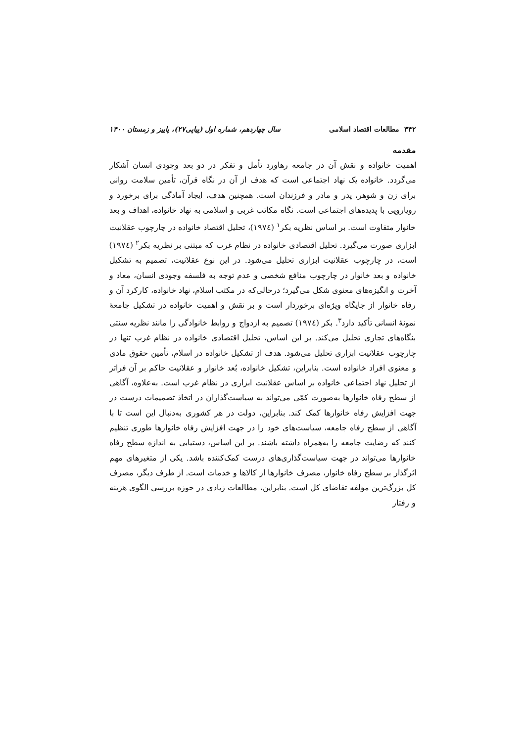۳۴۲ مطالعات اقتصاد اسلامی سال چهاردهم، شماره اول (پیاپی۲۷)، پاییز و زمستان ۱۴۰۰
مقدمه
اهمیت خانواده و نقش آن در جامعه رهاورد تأمل و تفکر در دو بعد وجودی انسان آشکار می‌گردد. خانواده یک نهاد اجتماعی است که هدف از آن در نگاه قرآن، تأمین سلامت روانی برای زن و شوهر، پدر و مادر و فرزندان است. همچنین هدف، ایجاد آمادگی برای برخورد و رویارویی با پدیده‌های اجتماعی است. نگاه مکاتب غربی و اسلامی به نهاد خانواده، اهداف و بعد خانوار متفاوت است. بر اساس نظریه بکر<sup>۱</sup> (۱۹۷٤)، تحلیل اقتصاد خانواده در چارچوب عقلانیت ابزاری صورت می‌گیرد. تحلیل اقتصادی خانواده در نظام غرب که مبتنی بر نظریه بکر<sup>۲</sup> (۱۹۷٤) است، در چارچوب عقلانیت ابزاری تحلیل می‌شود. در این نوع عقلانیت، تصمیم به تشکیل خانواده و بعد خانوار در چارچوب منافع شخصی و عدم توجه به فلسفه وجودی انسان، معاد و آخرت و انگیزه‌های معنوی شکل می‌گیرد؛ درحالی‌که در مکتب اسلام، نهاد خانواده، کارکرد آن و رفاه خانوار از جایگاه ویژه‌ای برخوردار است و بر نقش و اهمیت خانواده در تشکیل جامعهٔ نمونهٔ انسانی تأکید دارد<sup>۳</sup>. بکر (۱۹۷٤) تصمیم به ازدواج و روابط خانوادگی را مانند نظریه سنتی بنگاه‌های تجاری تحلیل می‌کند. بر این اساس، تحلیل اقتصادی خانواده در نظام غرب تنها در چارچوب عقلانیت ابزاری تحلیل می‌شود. هدف از تشکیل خانواده در اسلام، تأمین حقوق مادی و معنوی افراد خانواده است. بنابراین، تشکیل خانواده، بُعد خانوار و عقلانیت حاکم بر آن فراتر از تحلیل نهاد اجتماعی خانواده بر اساس عقلانیت ابزاری در نظام غرب است. به‌علاوه، آگاهی از سطح رفاه خانوارها به‌صورت کمّی می‌تواند به سیاست‌گذاران در اتخاذ تصمیمات درست در جهت افزایش رفاه خانوارها کمک کند. بنابراین، دولت در هر کشوری به‌دنبال این است تا با آگاهی از سطح رفاه جامعه، سیاست‌های خود را در جهت افزایش رفاه خانوارها طوری تنظیم کنند که رضایت جامعه را به‌همراه داشته باشند. بر این اساس، دستیابی به اندازه سطح رفاه خانوارها می‌تواند در جهت سیاست‌گذاری‌های درست کمک‌کننده باشد. یکی از متغیرهای مهم اثرگذار بر سطح رفاه خانوار، مصرف خانوارها از کالاها و خدمات است. از طرف دیگر، مصرف کل بزرگ‌ترین مؤلفه تقاضای کل است. بنابراین، مطالعات زیادی در حوزه بررسی الگوی هزینه و رفتار